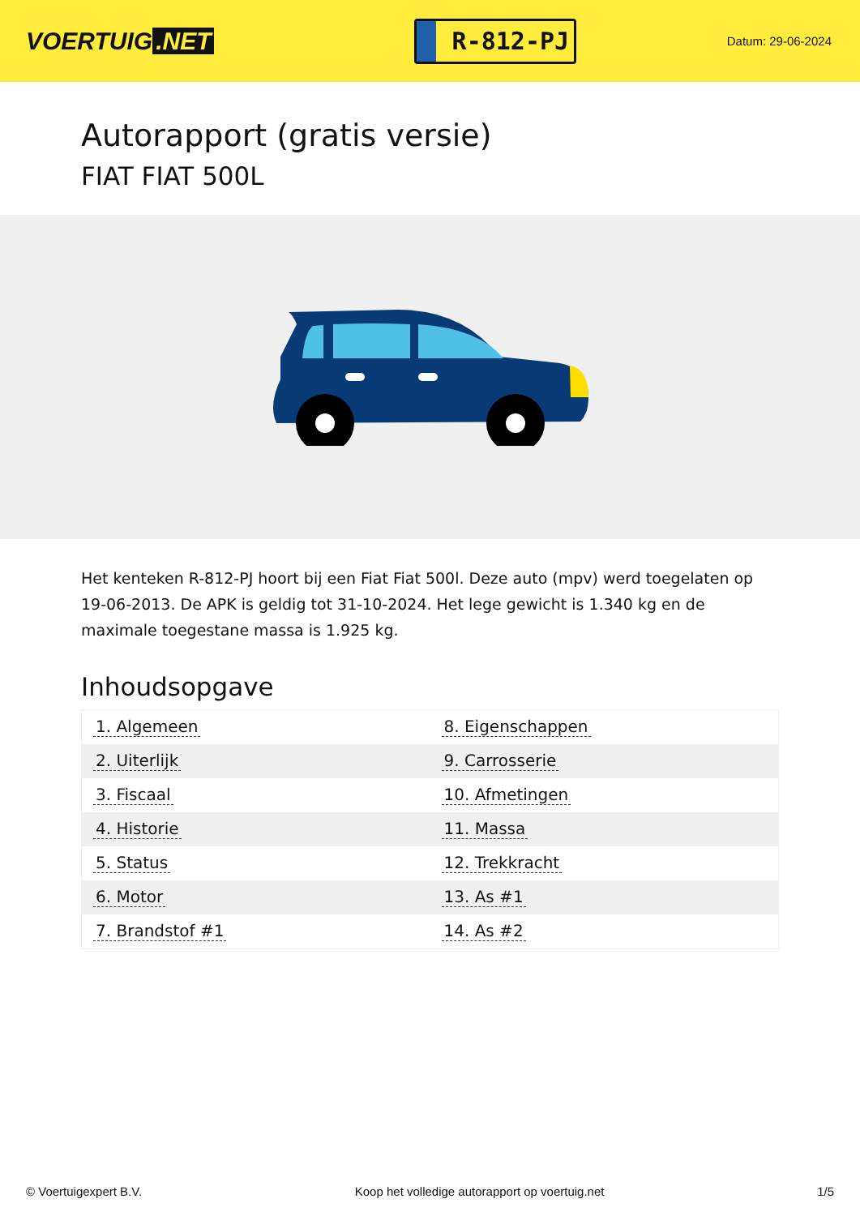VOERTUIG.NET
R-812-PJ
Datum: 29-06-2024
Autorapport (gratis versie)
FIAT FIAT 500L
Het kenteken R-812-PJ hoort bij een Fiat Fiat 500l. Deze auto (mpv) werd toegelaten op 19-06-2013. De APK is geldig tot 31-10-2024. Het lege gewicht is 1.340 kg en de maximale toegestane massa is 1.925 kg.
Inhoudsopgave
| 1. Algemeen | 8. Eigenschappen |
| 2. Uiterlijk | 9. Carrosserie |
| 3. Fiscaal | 10. Afmetingen |
| 4. Historie | 11. Massa |
| 5. Status | 12. Trekkracht |
| 6. Motor | 13. As #1 |
| 7. Brandstof #1 | 14. As #2 |
© Voertuigexpert B.V. Koop het volledige autorapport op voertuig.net 1/5